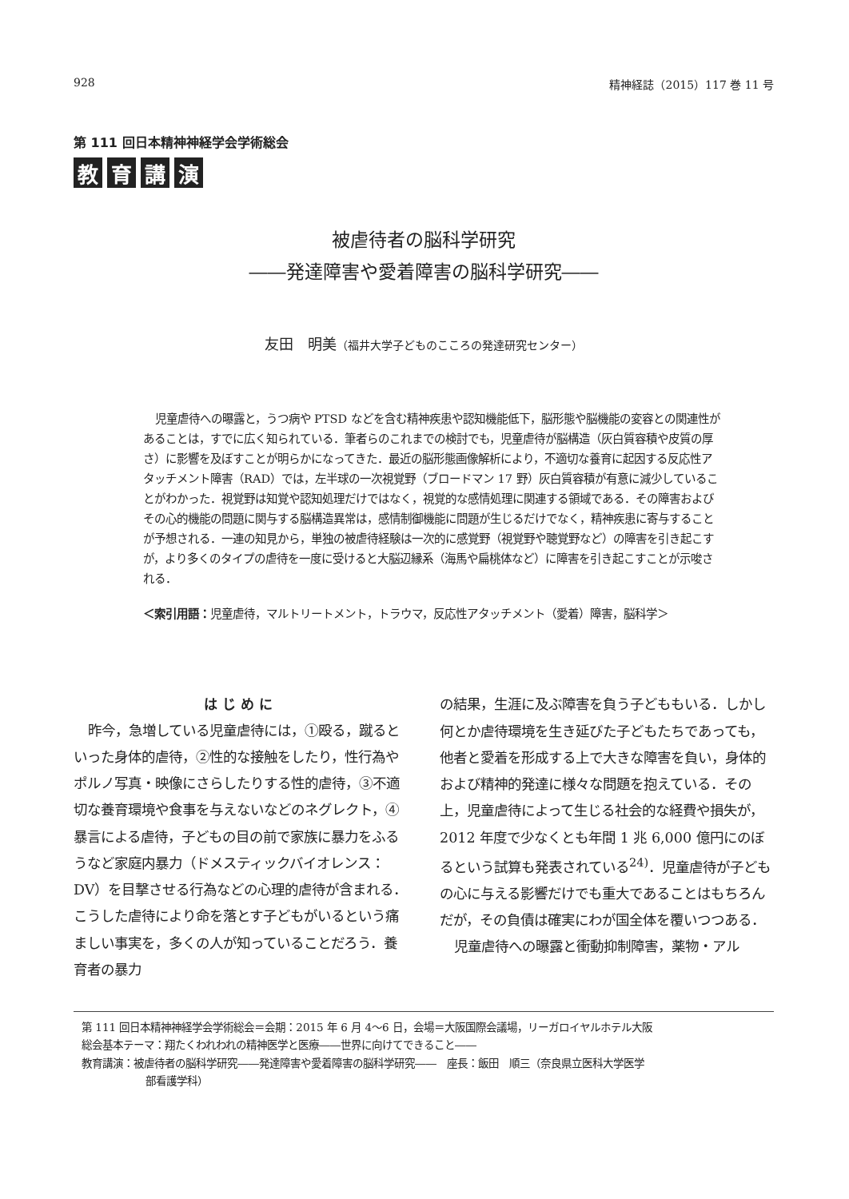928 精神経誌（2015）117 巻 11 号
第 111 回日本精神神経学会学術総会
教育講演
被虐待者の脳科学研究
――発達障害や愛着障害の脳科学研究――
友田　明美（福井大学子どものこころの発達研究センター）
児童虐待への曝露と，うつ病や PTSD などを含む精神疾患や認知機能低下，脳形態や脳機能の変容との関連性があることは，すでに広く知られている．筆者らのこれまでの検討でも，児童虐待が脳構造（灰白質容積や皮質の厚さ）に影響を及ぼすことが明らかになってきた．最近の脳形態画像解析により，不適切な養育に起因する反応性アタッチメント障害（RAD）では，左半球の一次視覚野（ブロードマン 17 野）灰白質容積が有意に減少していることがわかった．視覚野は知覚や認知処理だけではなく，視覚的な感情処理に関連する領域である．その障害およびその心的機能の問題に関与する脳構造異常は，感情制御機能に問題が生じるだけでなく，精神疾患に寄与することが予想される．一連の知見から，単独の被虐待経験は一次的に感覚野（視覚野や聴覚野など）の障害を引き起こすが，より多くのタイプの虐待を一度に受けると大脳辺縁系（海馬や扁桃体など）に障害を引き起こすことが示唆される．
＜索引用語： 児童虐待，マルトリートメント，トラウマ，反応性アタッチメント（愛着）障害，脳科学＞
はじめに
昨今，急増している児童虐待には，①殴る，蹴るといった身体的虐待，②性的な接触をしたり，性行為やポルノ写真・映像にさらしたりする性的虐待，③不適切な養育環境や食事を与えないなどのネグレクト，④暴言による虐待，子どもの目の前で家族に暴力をふるうなど家庭内暴力（ドメスティックバイオレンス：DV）を目撃させる行為などの心理的虐待が含まれる．こうした虐待により命を落とす子どもがいるという痛ましい事実を，多くの人が知っていることだろう．養育者の暴力
の結果，生涯に及ぶ障害を負う子どももいる．しかし何とか虐待環境を生き延びた子どもたちであっても，他者と愛着を形成する上で大きな障害を負い，身体的および精神的発達に様々な問題を抱えている．その上，児童虐待によって生じる社会的な経費や損失が，2012 年度で少なくとも年間 1 兆 6,000 億円にのぼるという試算も発表されている<sup>24)</sup>．児童虐待が子どもの心に与える影響だけでも重大であることはもちろんだが，その負債は確実にわが国全体を覆いつつある．
児童虐待への曝露と衝動抑制障害，薬物・アル
第 111 回日本精神神経学会学術総会＝会期：2015 年 6 月 4〜6 日，会場＝大阪国際会議場，リーガロイヤルホテル大阪
総会基本テーマ：翔たくわれわれの精神医学と医療――世界に向けてできること――
教育講演：被虐待者の脳科学研究――発達障害や愛着障害の脳科学研究――　座長：飯田　順三（奈良県立医科大学医学
部看護学科）